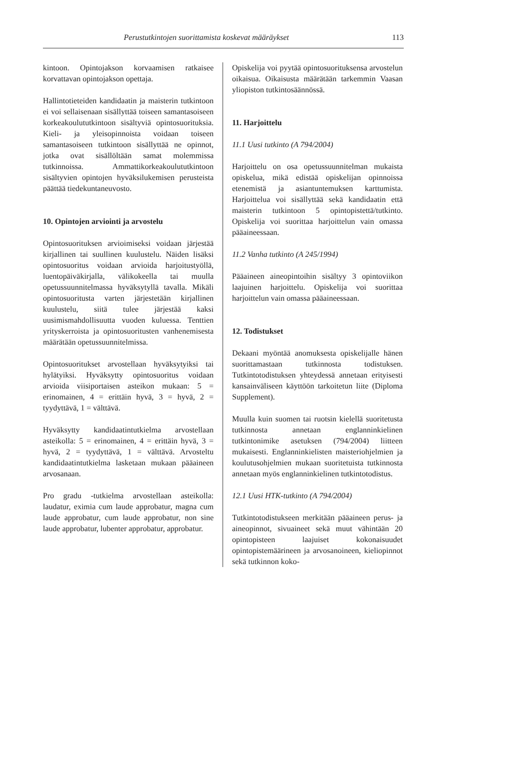Perustutkintojen suorittamista koskevat määräykset 113
kintoon. Opintojakson korvaamisen ratkaisee korvattavan opintojakson opettaja.
Hallintotieteiden kandidaatin ja maisterin tutkintoon ei voi sellaisenaan sisällyttää toiseen samantasoiseen korkeakoulututkintoon sisältyviä opintosuorituksia. Kieli- ja yleisopinnoista voidaan toiseen samantasoiseen tutkintoon sisällyttää ne opinnot, jotka ovat sisällöltään samat molemmissa tutkinnoissa. Ammattikorkeakoulututkintoon sisältyvien opintojen hyväksilukemisen perusteista päättää tiedekuntaneuvosto.
10. Opintojen arviointi ja arvostelu
Opintosuorituksen arvioimiseksi voidaan järjestää kirjallinen tai suullinen kuulustelu. Näiden lisäksi opintosuoritus voidaan arvioida harjoitustyöllä, luentopäiväkirjalla, välikokeella tai muulla opetussuunnitelmassa hyväksytyllä tavalla. Mikäli opintosuoritusta varten järjestetään kirjallinen kuulustelu, siitä tulee järjestää kaksi uusimismahdollisuutta vuoden kuluessa. Tenttien yrityskerroista ja opintosuoritusten vanhenemisesta määrätään opetussuunnitelmissa.
Opintosuoritukset arvostellaan hyväksytyiksi tai hylätyiksi. Hyväksytty opintosuoritus voidaan arvioida viisiportaisen asteikon mukaan: 5 = erinomainen, 4 = erittäin hyvä, 3 = hyvä, 2 = tyydyttävä, 1 = välttävä.
Hyväksytty kandidaatintutkielma arvostellaan asteikolla: 5 = erinomainen, 4 = erittäin hyvä, 3 = hyvä, 2 = tyydyttävä, 1 = välttävä. Arvosteltu kandidaatintutkielma lasketaan mukaan pääaineen arvosanaan.
Pro gradu -tutkielma arvostellaan asteikolla: laudatur, eximia cum laude approbatur, magna cum laude approbatur, cum laude approbatur, non sine laude approbatur, lubenter approbatur, approbatur.
Opiskelija voi pyytää opintosuorituksensa arvostelun oikaisua. Oikaisusta määrätään tarkemmin Vaasan yliopiston tutkintosäännössä.
11. Harjoittelu
11.1 Uusi tutkinto (A 794/2004)
Harjoittelu on osa opetussuunnitelman mukaista opiskelua, mikä edistää opiskelijan opinnoissa etenemistä ja asiantuntemuksen karttumista. Harjoittelua voi sisällyttää sekä kandidaatin että maisterin tutkintoon 5 opintopistettä/tutkinto. Opiskelija voi suorittaa harjoittelun vain omassa pääaineessaan.
11.2 Vanha tutkinto (A 245/1994)
Pääaineen aineopintoihin sisältyy 3 opintoviikon laajuinen harjoittelu. Opiskelija voi suorittaa harjoittelun vain omassa pääaineessaan.
12. Todistukset
Dekaani myöntää anomuksesta opiskelijalle hänen suorittamastaan tutkinnosta todistuksen. Tutkintotodistuksen yhteydessä annetaan erityisesti kansainväliseen käyttöön tarkoitetun liite (Diploma Supplement).
Muulla kuin suomen tai ruotsin kielellä suoritetusta tutkinnosta annetaan englanninkielinen tutkintonimike asetuksen (794/2004) liitteen mukaisesti. Englanninkielisten maisteriohjelmien ja koulutusohjelmien mukaan suoritetuista tutkinnosta annetaan myös englanninkielinen tutkintotodistus.
12.1 Uusi HTK-tutkinto (A 794/2004)
Tutkintotodistukseen merkitään pääaineen perus- ja aineopinnot, sivuaineet sekä muut vähintään 20 opintopisteen laajuiset kokonaisuudet opintopistemäärineen ja arvosanoineen, kieliopinnot sekä tutkinnon koko-